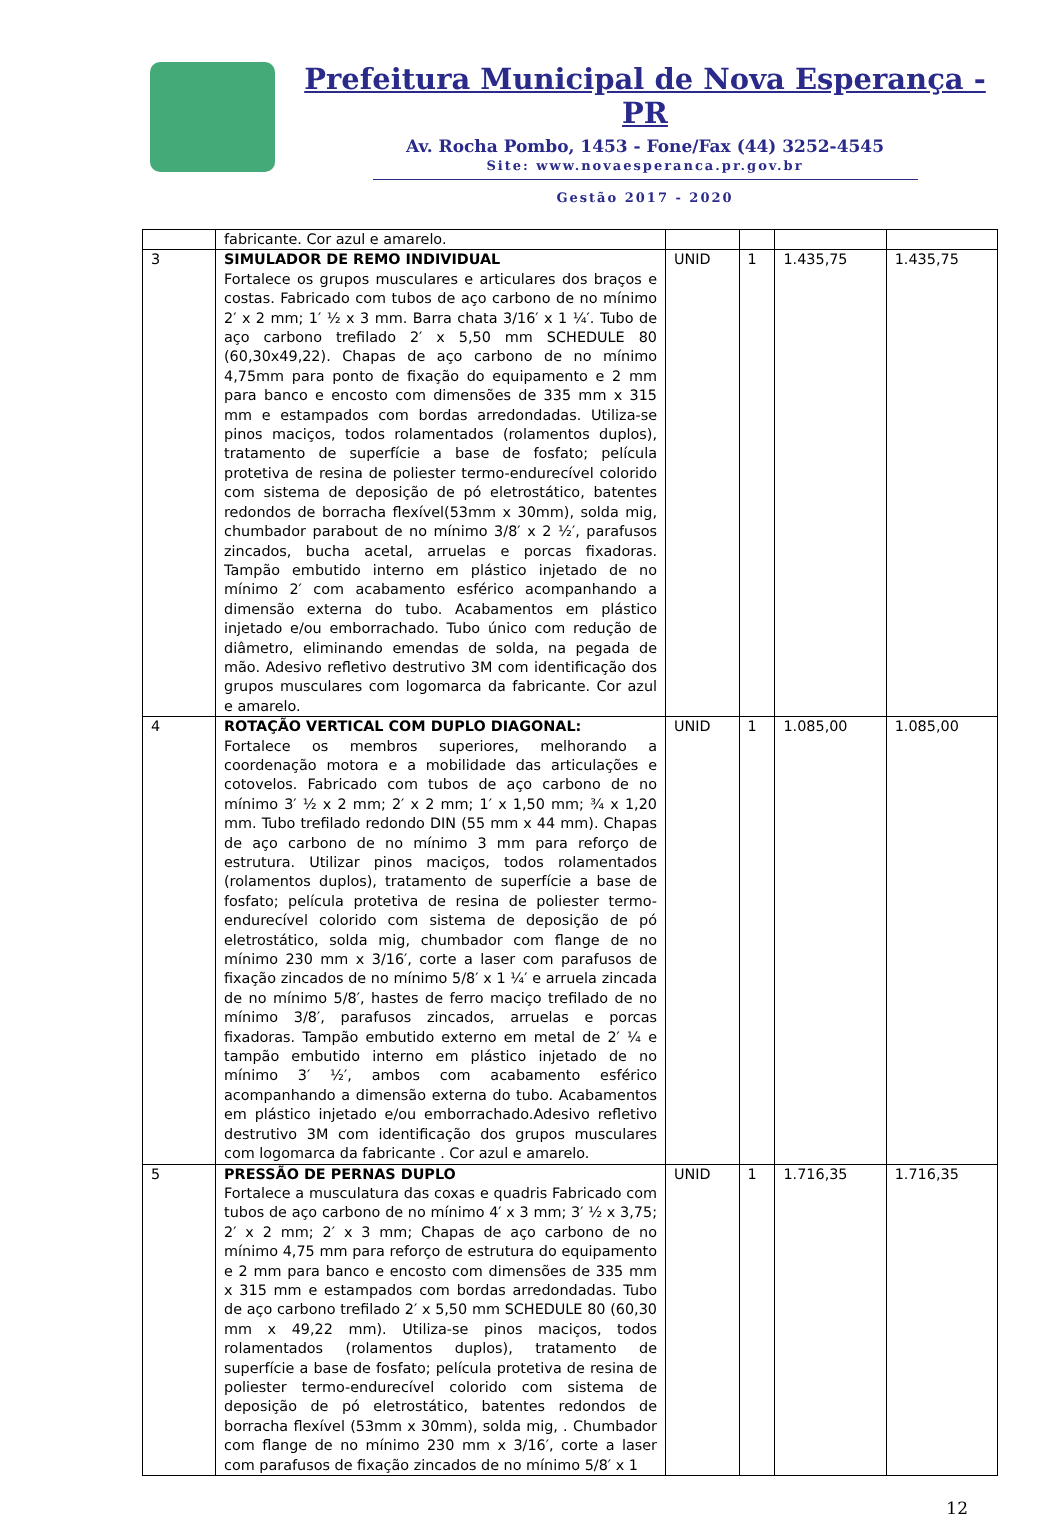Prefeitura Municipal de Nova Esperança - PR
Av. Rocha Pombo, 1453 - Fone/Fax (44) 3252-4545
Site: www.novaesperanca.pr.gov.br
Gestão 2017 - 2020
| | fabricante. Cor azul e amarelo. | | | | |
| 3 | SIMULADOR DE REMO INDIVIDUAL Fortalece os grupos musculares e articulares dos braços e costas. Fabricado com tubos de aço carbono de no mínimo 2′ x 2 mm; 1′ ½ x 3 mm. Barra chata 3/16′ x 1 ¼′. Tubo de aço carbono trefilado 2′ x 5,50 mm SCHEDULE 80 (60,30x49,22). Chapas de aço carbono de no mínimo 4,75mm para ponto de fixação do equipamento e 2 mm para banco e encosto com dimensões de 335 mm x 315 mm e estampados com bordas arredondadas. Utiliza-se pinos maciços, todos rolamentados (rolamentos duplos), tratamento de superfície a base de fosfato; película protetiva de resina de poliester termo-endurecível colorido com sistema de deposição de pó eletrostático, batentes redondos de borracha flexível(53mm x 30mm), solda mig, chumbador parabout de no mínimo 3/8′ x 2 ½′, parafusos zincados, bucha acetal, arruelas e porcas fixadoras. Tampão embutido interno em plástico injetado de no mínimo 2′ com acabamento esférico acompanhando a dimensão externa do tubo. Acabamentos em plástico injetado e/ou emborrachado. Tubo único com redução de diâmetro, eliminando emendas de solda, na pegada de mão. Adesivo refletivo destrutivo 3M com identificação dos grupos musculares com logomarca da fabricante. Cor azul e amarelo. | UNID | 1 | 1.435,75 | 1.435,75 |
| 4 | ROTAÇÃO VERTICAL COM DUPLO DIAGONAL: Fortalece os membros superiores, melhorando a coordenação motora e a mobilidade das articulações e cotovelos. Fabricado com tubos de aço carbono de no mínimo 3′ ½ x 2 mm; 2′ x 2 mm; 1′ x 1,50 mm; ¾ x 1,20 mm. Tubo trefilado redondo DIN (55 mm x 44 mm). Chapas de aço carbono de no mínimo 3 mm para reforço de estrutura. Utilizar pinos maciços, todos rolamentados (rolamentos duplos), tratamento de superfície a base de fosfato; película protetiva de resina de poliester termo-endurecível colorido com sistema de deposição de pó eletrostático, solda mig, chumbador com flange de no mínimo 230 mm x 3/16′, corte a laser com parafusos de fixação zincados de no mínimo 5/8′ x 1 ¼′ e arruela zincada de no mínimo 5/8′, hastes de ferro maciço trefilado de no mínimo 3/8′, parafusos zincados, arruelas e porcas fixadoras. Tampão embutido externo em metal de 2′ ¼ e tampão embutido interno em plástico injetado de no mínimo 3′ ½′, ambos com acabamento esférico acompanhando a dimensão externa do tubo. Acabamentos em plástico injetado e/ou emborrachado.Adesivo refletivo destrutivo 3M com identificação dos grupos musculares com logomarca da fabricante . Cor azul e amarelo. | UNID | 1 | 1.085,00 | 1.085,00 |
| 5 | PRESSÃO DE PERNAS DUPLO Fortalece a musculatura das coxas e quadris Fabricado com tubos de aço carbono de no mínimo 4′ x 3 mm; 3′ ½ x 3,75; 2′ x 2 mm; 2′ x 3 mm; Chapas de aço carbono de no mínimo 4,75 mm para reforço de estrutura do equipamento e 2 mm para banco e encosto com dimensões de 335 mm x 315 mm e estampados com bordas arredondadas. Tubo de aço carbono trefilado 2′ x 5,50 mm SCHEDULE 80 (60,30 mm x 49,22 mm). Utiliza-se pinos maciços, todos rolamentados (rolamentos duplos), tratamento de superfície a base de fosfato; película protetiva de resina de poliester termo-endurecível colorido com sistema de deposição de pó eletrostático, batentes redondos de borracha flexível (53mm x 30mm), solda mig, . Chumbador com flange de no mínimo 230 mm x 3/16′, corte a laser com parafusos de fixação zincados de no mínimo 5/8′ x 1 | UNID | 1 | 1.716,35 | 1.716,35 |
12